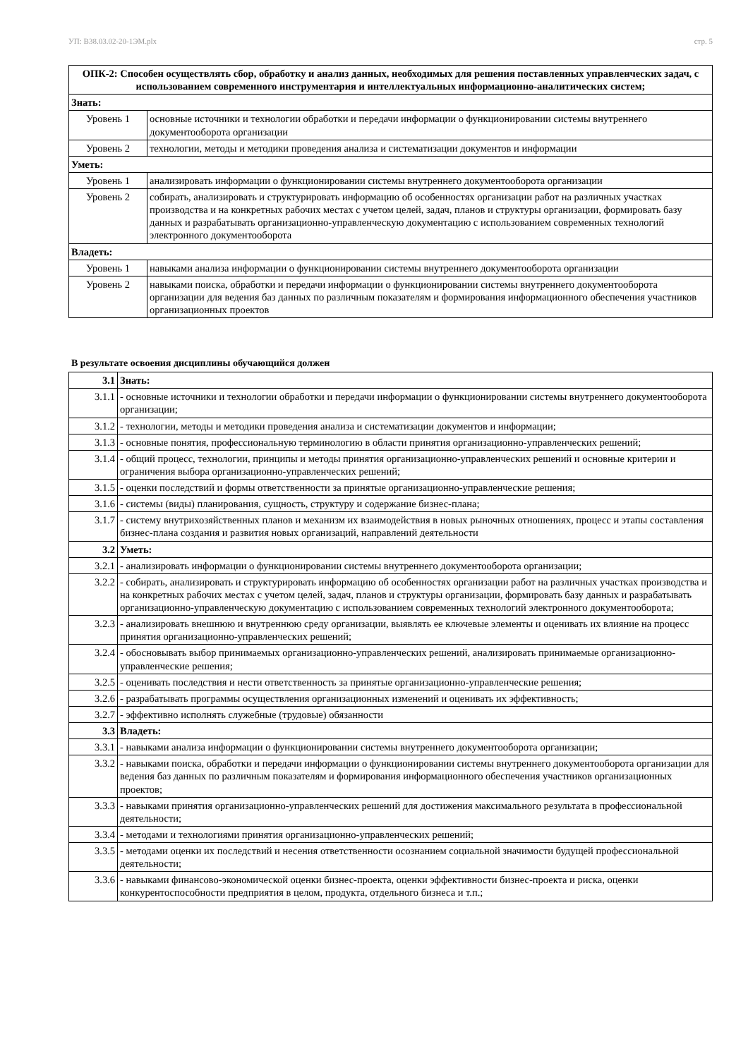УП: B38.03.02-20-1ЭМ.plx стр. 5
| ОПК-2: Способен осуществлять сбор, обработку и анализ данных, необходимых для решения поставленных управленческих задач, с использованием современного инструментария и интеллектуальных информационно-аналитических систем; | |
| --- | --- |
| Знать: | |
| Уровень 1 | основные источники и технологии обработки и передачи информации о функционировании системы внутреннего документооборота организации |
| Уровень 2 | технологии, методы и методики проведения анализа и систематизации документов и информации |
| Уметь: | |
| Уровень 1 | анализировать информации о функционировании системы внутреннего документооборота организации |
| Уровень 2 | собирать, анализировать и структурировать информацию об особенностях организации работ на различных участках производства и на конкретных рабочих местах с учетом целей, задач, планов и структуры организации, формировать базу данных и разрабатывать организационно-управленческую документацию с использованием современных технологий электронного документооборота |
| Владеть: | |
| Уровень 1 | навыками анализа информации о функционировании системы внутреннего документооборота организации |
| Уровень 2 | навыками поиска, обработки и передачи информации о функционировании системы внутреннего документооборота организации для ведения баз данных по различным показателям и формирования информационного обеспечения участников организационных проектов |
В результате освоения дисциплины обучающийся должен
| 3.1 | Знать: |
| 3.1.1 | - основные источники и технологии обработки и передачи информации о функционировании системы внутреннего документооборота организации; |
| 3.1.2 | - технологии, методы и методики проведения анализа и систематизации документов и информации; |
| 3.1.3 | - основные понятия, профессиональную терминологию в области принятия организационно-управленческих решений; |
| 3.1.4 | - общий процесс, технологии, принципы и методы принятия организационно-управленческих решений и основные критерии и ограничения выбора организационно-управленческих решений; |
| 3.1.5 | - оценки последствий и формы ответственности за принятые организационно-управленческие решения; |
| 3.1.6 | - системы (виды) планирования, сущность, структуру и содержание бизнес-плана; |
| 3.1.7 | - систему внутрихозяйственных планов и механизм их взаимодействия в новых рыночных отношениях, процесс и этапы составления бизнес-плана создания и развития новых организаций, направлений деятельности |
| 3.2 | Уметь: |
| 3.2.1 | - анализировать информации о функционировании системы внутреннего документооборота организации; |
| 3.2.2 | - собирать, анализировать и структурировать информацию об особенностях организации работ на различных участках производства и на конкретных рабочих местах с учетом целей, задач, планов и структуры организации, формировать базу данных и разрабатывать организационно-управленческую документацию с использованием современных технологий электронного документооборота; |
| 3.2.3 | - анализировать внешнюю и внутреннюю среду организации, выявлять ее ключевые элементы и оценивать их влияние на процесс принятия организационно-управленческих решений; |
| 3.2.4 | - обосновывать выбор принимаемых организационно-управленческих решений, анализировать принимаемые организационно-управленческие решения; |
| 3.2.5 | - оценивать последствия и нести ответственность за принятые организационно-управленческие решения; |
| 3.2.6 | - разрабатывать программы осуществления организационных изменений и оценивать их эффективность; |
| 3.2.7 | - эффективно исполнять служебные (трудовые) обязанности |
| 3.3 | Владеть: |
| 3.3.1 | - навыками анализа информации о функционировании системы внутреннего документооборота организации; |
| 3.3.2 | - навыками поиска, обработки и передачи информации о функционировании системы внутреннего документооборота организации для ведения баз данных по различным показателям и формирования информационного обеспечения участников организационных проектов; |
| 3.3.3 | - навыками принятия организационно-управленческих решений для достижения максимального результата в профессиональной деятельности; |
| 3.3.4 | - методами и технологиями принятия организационно-управленческих решений; |
| 3.3.5 | - методами оценки их последствий и несения ответственности осознанием социальной значимости будущей профессиональной деятельности; |
| 3.3.6 | - навыками финансово-экономической оценки бизнес-проекта, оценки эффективности бизнес-проекта и риска, оценки конкурентоспособности предприятия в целом, продукта, отдельного бизнеса и т.п.; |